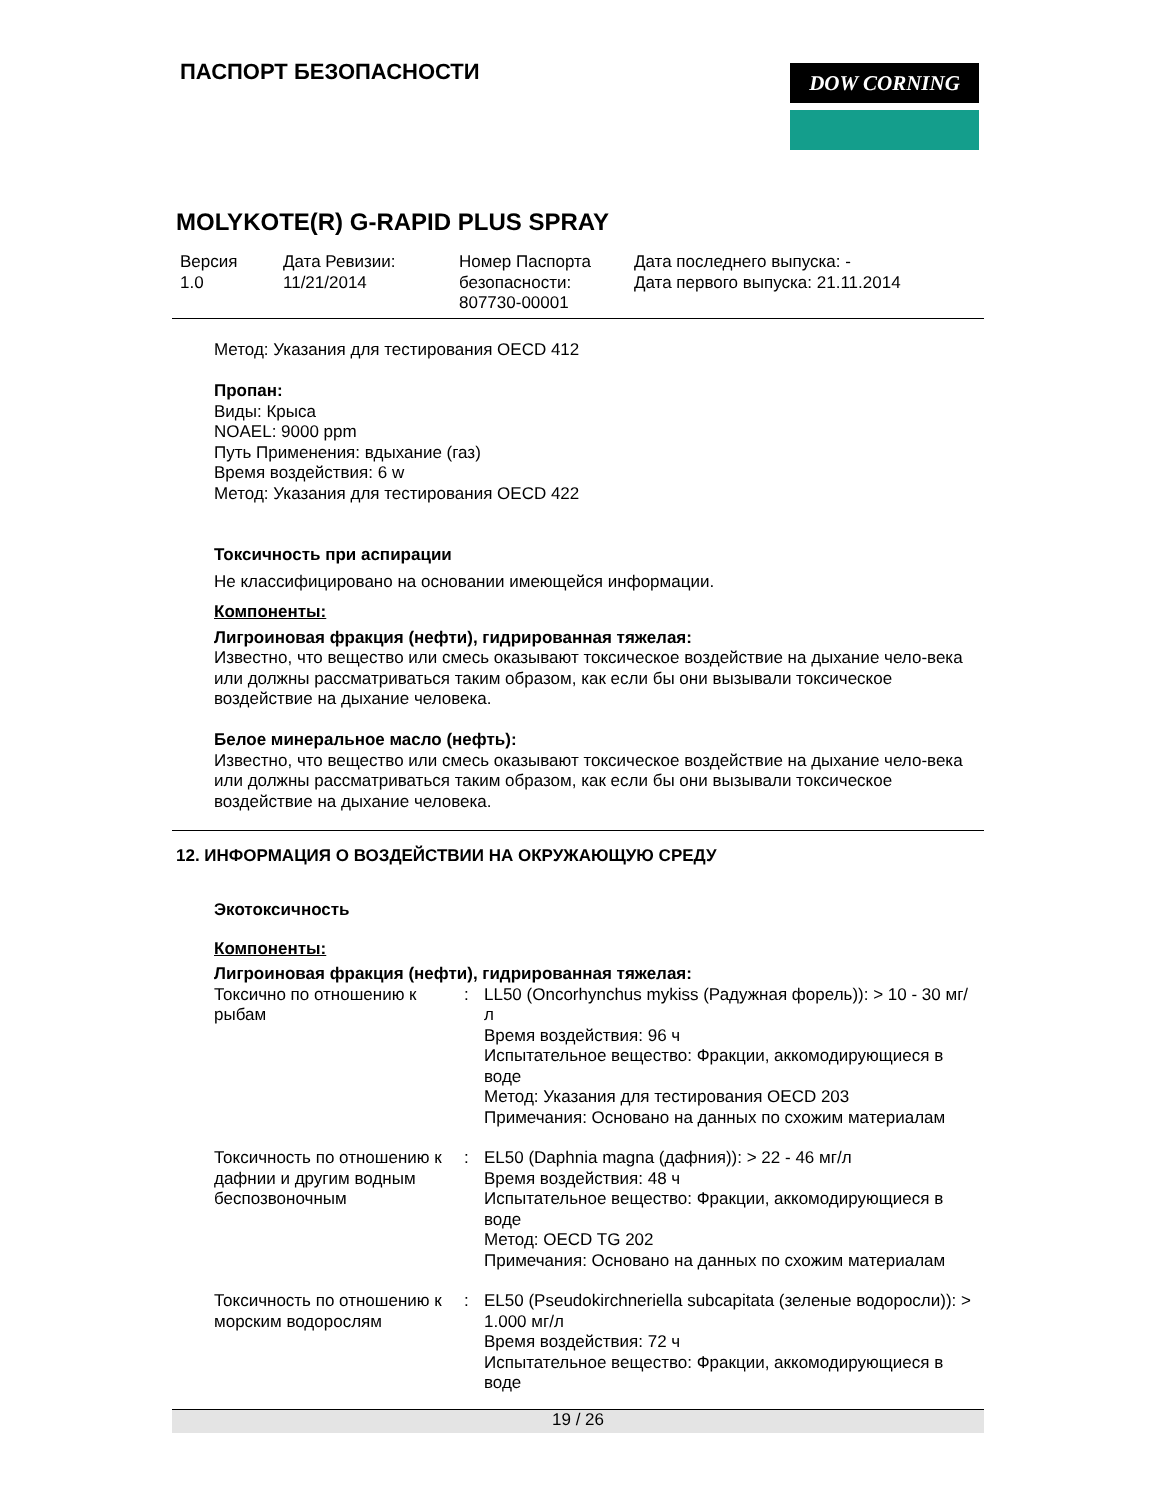ПАСПОРТ БЕЗОПАСНОСТИ DOW CORNING
MOLYKOTE(R) G-RAPID PLUS SPRAY
Версия
1.0
Дата Ревизии:
11/21/2014
Номер Паспорта
безопасности:
807730-00001
Дата последнего выпуска: -
Дата первого выпуска: 21.11.2014
Метод: Указания для тестирования OECD 412
Пропан:
Виды: Крыса
NOAEL: 9000 ppm
Путь Применения: вдыхание (газ)
Время воздействия: 6 w
Метод: Указания для тестирования OECD 422
Токсичность при аспирации
Не классифицировано на основании имеющейся информации.
Компоненты:
Лигроиновая фракция (нефти), гидрированная тяжелая:
Известно, что вещество или смесь оказывают токсическое воздействие на дыхание чело-века или должны рассматриваться таким образом, как если бы они вызывали токсическое воздействие на дыхание человека.
Белое минеральное масло (нефть):
Известно, что вещество или смесь оказывают токсическое воздействие на дыхание чело-века или должны рассматриваться таким образом, как если бы они вызывали токсическое воздействие на дыхание человека.
12. ИНФОРМАЦИЯ О ВОЗДЕЙСТВИИ НА ОКРУЖАЮЩУЮ СРЕДУ
Экотоксичность
Компоненты:
Лигроиновая фракция (нефти), гидрированная тяжелая:
Токсично по отношению к рыбам
: LL50 (Oncorhynchus mykiss (Радужная форель)): > 10 - 30 мг/л
Время воздействия: 96 ч
Испытательное вещество: Фракции, аккомодирующиеся в воде
Метод: Указания для тестирования OECD 203
Примечания: Основано на данных по схожим материалам
Токсичность по отношению к дафнии и другим водным беспозвоночным
: EL50 (Daphnia magna (дафния)): > 22 - 46 мг/л
Время воздействия: 48 ч
Испытательное вещество: Фракции, аккомодирующиеся в воде
Метод: OECD TG 202
Примечания: Основано на данных по схожим материалам
Токсичность по отношению к морским водорослям
: EL50 (Pseudokirchneriella subcapitata (зеленые водоросли)): > 1.000 мг/л
Время воздействия: 72 ч
Испытательное вещество: Фракции, аккомодирующиеся в воде
19 / 26